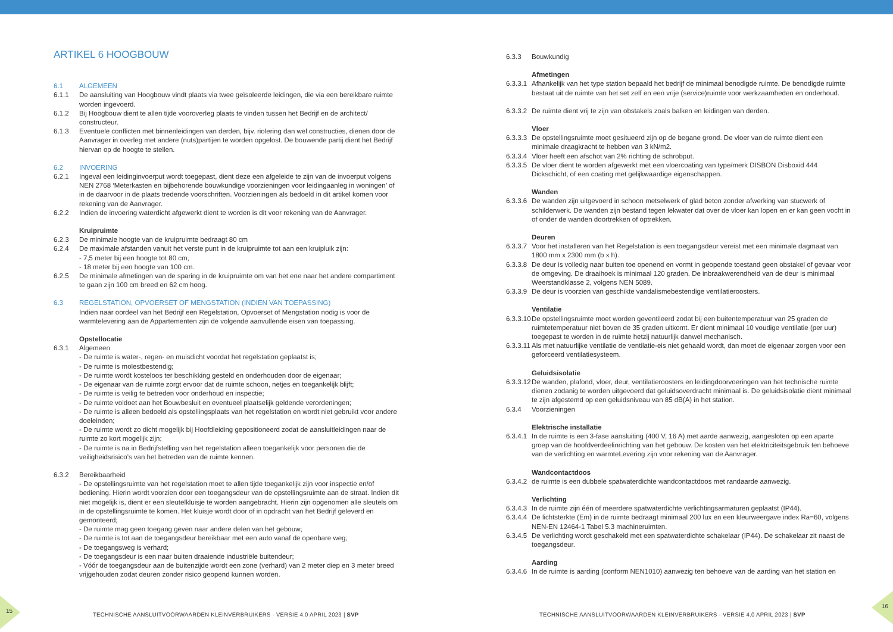ARTIKEL 6 HOOGBOUW
6.1 ALGEMEEN
6.1.1 De aansluiting van Hoogbouw vindt plaats via twee geïsoleerde leidingen, die via een bereikbare ruimte worden ingevoerd.
6.1.2 Bij Hoogbouw dient te allen tijde vooroverleg plaats te vinden tussen het Bedrijf en de architect/ constructeur.
6.1.3 Eventuele conflicten met binnenleidingen van derden, bijv. riolering dan wel constructies, dienen door de Aanvrager in overleg met andere (nuts)partijen te worden opgelost. De bouwende partij dient het Bedrijf hiervan op de hoogte te stellen.
6.2 INVOERING
6.2.1 Ingeval een leidinginvoerput wordt toegepast, dient deze een afgeleide te zijn van de invoerput volgens NEN 2768 ‘Meterkasten en bijbehorende bouwkundige voorzieningen voor leidingaanleg in woningen’ of in de daarvoor in de plaats tredende voorschriften. Voorzieningen als bedoeld in dit artikel komen voor rekening van de Aanvrager.
6.2.2 Indien de invoering waterdicht afgewerkt dient te worden is dit voor rekening van de Aanvrager.
Kruipruimte
6.2.3 De minimale hoogte van de kruipruimte bedraagt 80 cm
6.2.4 De maximale afstanden vanuit het verste punt in de kruipruimte tot aan een kruipluik zijn:
- 7,5 meter bij een hoogte tot 80 cm;
- 18 meter bij een hoogte van 100 cm.
6.2.5 De minimale afmetingen van de sparing in de kruipruimte om van het ene naar het andere compartiment te gaan zijn 100 cm breed en 62 cm hoog.
6.3 REGELSTATION, OPVOERSET OF MENGSTATION (INDIEN VAN TOEPASSING)
Indien naar oordeel van het Bedrijf een Regelstation, Opvoerset of Mengstation nodig is voor de warmtelevering aan de Appartementen zijn de volgende aanvullende eisen van toepassing.
Opstellocatie
6.3.1 Algemeen
- De ruimte is water-, regen- en muisdicht voordat het regelstation geplaatst is;
- De ruimte is molestbestendig;
- De ruimte wordt kosteloos ter beschikking gesteld en onderhouden door de eigenaar;
- De eigenaar van de ruimte zorgt ervoor dat de ruimte schoon, netjes en toegankelijk blijft;
- De ruimte is veilig te betreden voor onderhoud en inspectie;
- De ruimte voldoet aan het Bouwbesluit en eventueel plaatselijk geldende verordeningen;
- De ruimte is alleen bedoeld als opstellingsplaats van het regelstation en wordt niet gebruikt voor andere doeleinden;
- De ruimte wordt zo dicht mogelijk bij Hoofdleiding gepositioneerd zodat de aansluitleidingen naar de ruimte zo kort mogelijk zijn;
- De ruimte is na in Bedrijfstelling van het regelstation alleen toegankelijk voor personen die de veiligheidsrisico’s van het betreden van de ruimte kennen.
6.3.2 Bereikbaarheid
- De opstellingsruimte van het regelstation moet te allen tijde toegankelijk zijn voor inspectie en/of bediening. Hierin wordt voorzien door een toegangsdeur van de opstellingsruimte aan de straat. Indien dit niet mogelijk is, dient er een sleutelkluisje te worden aangebracht. Hierin zijn opgenomen alle sleutels om in de opstellingsruimte te komen. Het kluisje wordt door of in opdracht van het Bedrijf geleverd en gemonteerd;
- De ruimte mag geen toegang geven naar andere delen van het gebouw;
- De ruimte is tot aan de toegangsdeur bereikbaar met een auto vanaf de openbare weg;
- De toegangsweg is verhard;
- De toegangsdeur is een naar buiten draaiende industriële buitendeur;
- Vóór de toegangsdeur aan de buitenzijde wordt een zone (verhard) van 2 meter diep en 3 meter breed vrijgehouden zodat deuren zonder risico geopend kunnen worden.
6.3.3 Bouwkundig
Afmetingen
6.3.3.1 Afhankelijk van het type station bepaald het bedrijf de minimaal benodigde ruimte. De benodigde ruimte bestaat uit de ruimte van het set zelf en een vrije (service)ruimte voor werkzaamheden en onderhoud.
6.3.3.2 De ruimte dient vrij te zijn van obstakels zoals balken en leidingen van derden.
Vloer
6.3.3.3 De opstellingsruimte moet gesitueerd zijn op de begane grond. De vloer van de ruimte dient een minimale draagkracht te hebben van 3 kN/m2.
6.3.3.4 Vloer heeft een afschot van 2% richting de schrobput.
6.3.3.5 De vloer dient te worden afgewerkt met een vloercoating van type/merk DISBON Disboxid 444 Dickschicht, of een coating met gelijkwaardige eigenschappen.
Wanden
6.3.3.6 De wanden zijn uitgevoerd in schoon metselwerk of glad beton zonder afwerking van stucwerk of schilderwerk. De wanden zijn bestand tegen lekwater dat over de vloer kan lopen en er kan geen vocht in of onder de wanden doortrekken of optrekken.
Deuren
6.3.3.7 Voor het installeren van het Regelstation is een toegangsdeur vereist met een minimale dagmaat van 1800 mm x 2300 mm (b x h).
6.3.3.8 De deur is volledig naar buiten toe openend en vormt in geopende toestand geen obstakel of gevaar voor de omgeving. De draaihoek is minimaal 120 graden. De inbraakwerendheid van de deur is minimaal Weerstandklasse 2, volgens NEN 5089.
6.3.3.9 De deur is voorzien van geschikte vandalismebestendige ventilatieroosters.
Ventilatie
6.3.3.10 De opstellingsruimte moet worden geventileerd zodat bij een buitentemperatuur van 25 graden de ruimtetemperatuur niet boven de 35 graden uitkomt. Er dient minimaal 10 voudige ventilatie (per uur) toegepast te worden in de ruimte hetzij natuurlijk danwel mechanisch.
6.3.3.11 Als met natuurlijke ventilatie de ventilatie-eis niet gehaald wordt, dan moet de eigenaar zorgen voor een geforceerd ventilatiesysteem.
Geluidsisolatie
6.3.3.12 De wanden, plafond, vloer, deur, ventilatieroosters en leidingdoorvoeringen van het technische ruimte dienen zodanig te worden uitgevoerd dat geluidsoverdracht minimaal is. De geluidsisolatie dient minimaal te zijn afgestemd op een geluidsniveau van 85 dB(A) in het station.
6.3.4 Voorzieningen
Elektrische installatie
6.3.4.1 In de ruimte is een 3-fase aansluiting (400 V, 16 A) met aarde aanwezig, aangesloten op een aparte groep van de hoofdverdeelinrichting van het gebouw. De kosten van het elektriciteitsgebruik ten behoeve van de verlichting en warmteLevering zijn voor rekening van de Aanvrager.
Wandcontactdoos
6.3.4.2 de ruimte is een dubbele spatwaterdichte wandcontactdoos met randaarde aanwezig.
Verlichting
6.3.4.3 In de ruimte zijn één of meerdere spatwaterdichte verlichtingsarmaturen geplaatst (IP44).
6.3.4.4 De lichtsterkte (Em) in de ruimte bedraagt minimaal 200 lux en een kleurweergave index Ra=60, volgens NEN-EN 12464-1 Tabel 5.3 machineruimten.
6.3.4.5 De verlichting wordt geschakeld met een spatwaterdichte schakelaar (IP44). De schakelaar zit naast de toegangsdeur.
Aarding
6.3.4.6 In de ruimte is aarding (conform NEN1010) aanwezig ten behoeve van de aarding van het station en
15
TECHNISCHE AANSLUITVOORWAARDEN KLEINVERBRUIKERS - VERSIE 4.0 APRIL 2023 | SVP
TECHNISCHE AANSLUITVOORWAARDEN KLEINVERBRUIKERS - VERSIE 4.0 APRIL 2023 | SVP
16